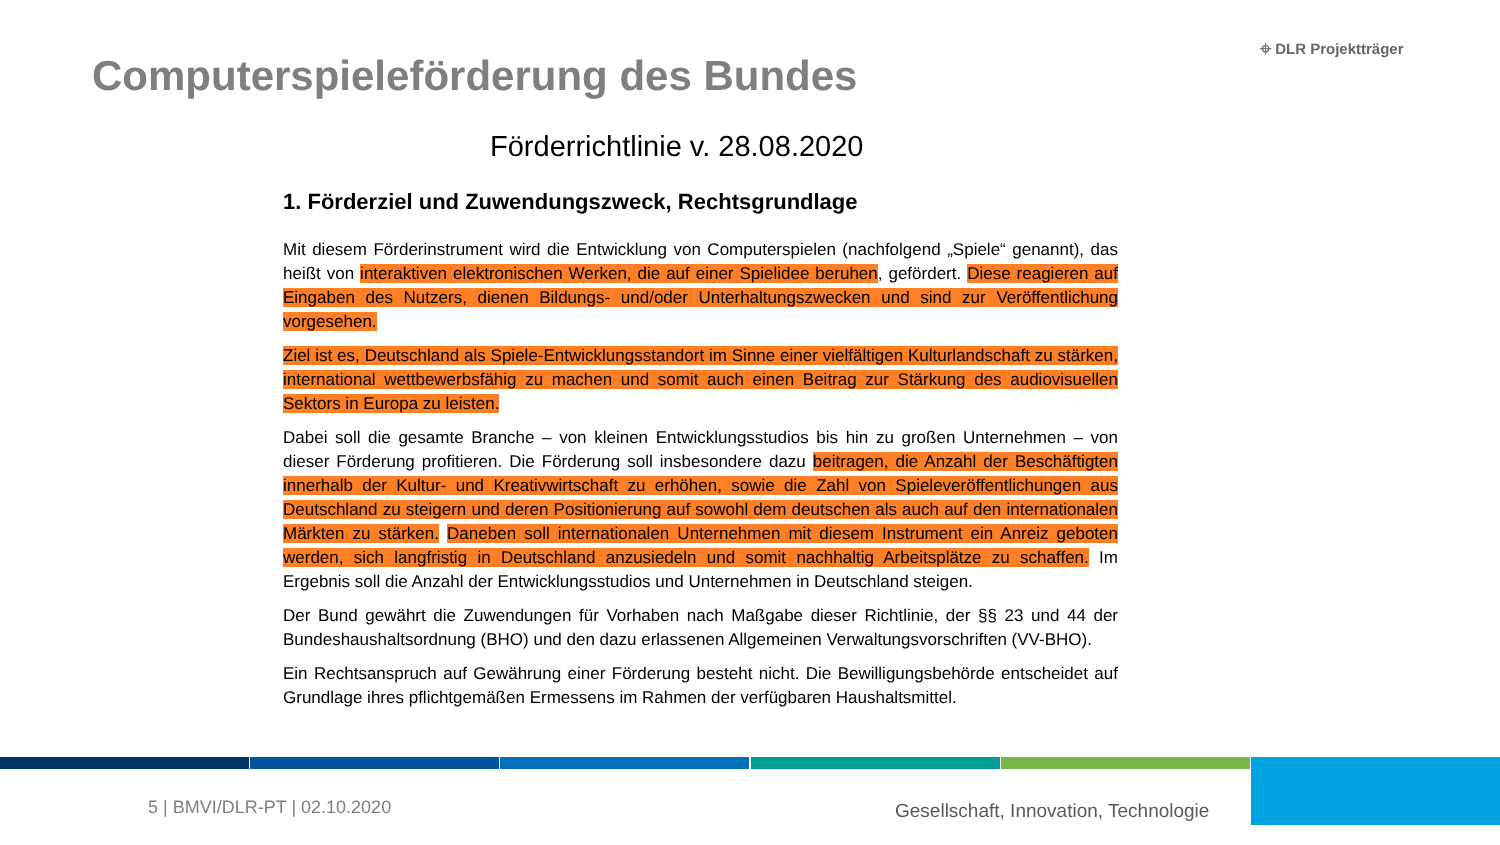Computerspieleförderung des Bundes
⌖ DLR Projektträger
Förderrichtlinie v. 28.08.2020
1. Förderziel und Zuwendungszweck, Rechtsgrundlage
Mit diesem Förderinstrument wird die Entwicklung von Computerspielen (nachfolgend „Spiele“ genannt), das heißt von interaktiven elektronischen Werken, die auf einer Spielidee beruhen, gefördert. Diese reagieren auf Eingaben des Nutzers, dienen Bildungs- und/oder Unterhaltungszwecken und sind zur Veröffentlichung vorgesehen.
Ziel ist es, Deutschland als Spiele-Entwicklungsstandort im Sinne einer vielfältigen Kulturlandschaft zu stärken, international wettbewerbsfähig zu machen und somit auch einen Beitrag zur Stärkung des audiovisuellen Sektors in Europa zu leisten.
Dabei soll die gesamte Branche – von kleinen Entwicklungsstudios bis hin zu großen Unternehmen – von dieser Förderung profitieren. Die Förderung soll insbesondere dazu beitragen, die Anzahl der Beschäftigten innerhalb der Kultur- und Kreativwirtschaft zu erhöhen, sowie die Zahl von Spieleveröffentlichungen aus Deutschland zu steigern und deren Positionierung auf sowohl dem deutschen als auch auf den internationalen Märkten zu stärken. Daneben soll internationalen Unternehmen mit diesem Instrument ein Anreiz geboten werden, sich langfristig in Deutschland anzusiedeln und somit nachhaltig Arbeitsplätze zu schaffen. Im Ergebnis soll die Anzahl der Entwicklungsstudios und Unternehmen in Deutschland steigen.
Der Bund gewährt die Zuwendungen für Vorhaben nach Maßgabe dieser Richtlinie, der §§ 23 und 44 der Bundeshaushaltsordnung (BHO) und den dazu erlassenen Allgemeinen Verwaltungsvorschriften (VV-BHO).
Ein Rechtsanspruch auf Gewährung einer Förderung besteht nicht. Die Bewilligungsbehörde entscheidet auf Grundlage ihres pflichtgemäßen Ermessens im Rahmen der verfügbaren Haushaltsmittel.
5 | BMVI/DLR-PT | 02.10.2020
Gesellschaft, Innovation, Technologie